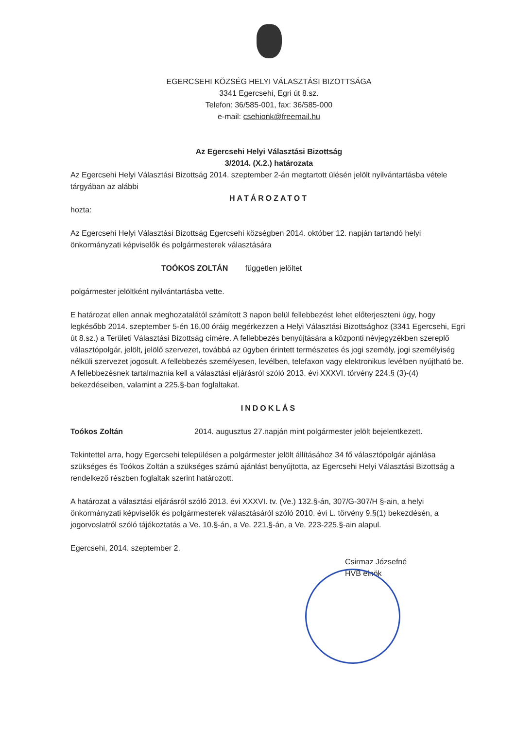EGERCSEHI KÖZSÉG HELYI VÁLASZTÁSI BIZOTTSÁGA
3341 Egercsehi, Egri út 8.sz.
Telefon: 36/585-001, fax: 36/585-000
e-mail: csehionk@freemail.hu
Az Egercsehi Helyi Választási Bizottság
3/2014. (X.2.) határozata
Az Egercsehi Helyi Választási Bizottság 2014. szeptember 2-án megtartott ülésén jelölt nyilvántartásba vétele tárgyában az alábbi
HATÁROZATOT
hozta:
Az Egercsehi Helyi Választási Bizottság Egercsehi községben 2014. október 12. napján tartandó helyi önkormányzati képviselők és polgármesterek választására
TOÓKOS ZOLTÁN független jelöltet
polgármester jelöltként nyilvántartásba vette.
E határozat ellen annak meghozatalától számított 3 napon belül fellebbezést lehet előterjeszteni úgy, hogy legkésőbb 2014. szeptember 5-én 16,00 óráig megérkezzen a Helyi Választási Bizottsághoz (3341 Egercsehi, Egri út 8.sz.) a Területi Választási Bizottság címére. A fellebbezés benyújtására a központi névjegyzékben szereplő választópolgár, jelölt, jelölő szervezet, továbbá az ügyben érintett természetes és jogi személy, jogi személyiség nélküli szervezet jogosult. A fellebbezés személyesen, levélben, telefaxon vagy elektronikus levélben nyújtható be. A fellebbezésnek tartalmaznia kell a választási eljárásról szóló 2013. évi XXXVI. törvény 224.§ (3)-(4) bekezdéseiben, valamint a 225.§-ban foglaltakat.
INDOKLÁS
Toókos Zoltán 2014. augusztus 27.napján mint polgármester jelölt bejelentkezett.
Tekintettel arra, hogy Egercsehi településen a polgármester jelölt állításához 34 fő választópolgár ajánlása szükséges és Toókos Zoltán a szükséges számú ajánlást benyújtotta, az Egercsehi Helyi Választási Bizottság a rendelkező részben foglaltak szerint határozott.
A határozat a választási eljárásról szóló 2013. évi XXXVI. tv. (Ve.) 132.§-án, 307/G-307/H §-ain, a helyi önkormányzati képviselők és polgármesterek választásáról szóló 2010. évi L. törvény 9.§(1) bekezdésén, a jogorvoslatról szóló tájékoztatás a Ve. 10.§-án, a Ve. 221.§-án, a Ve. 223-225.§-ain alapul.
Egercsehi, 2014. szeptember 2.
Csirmaz Józsefné
HVB elnök